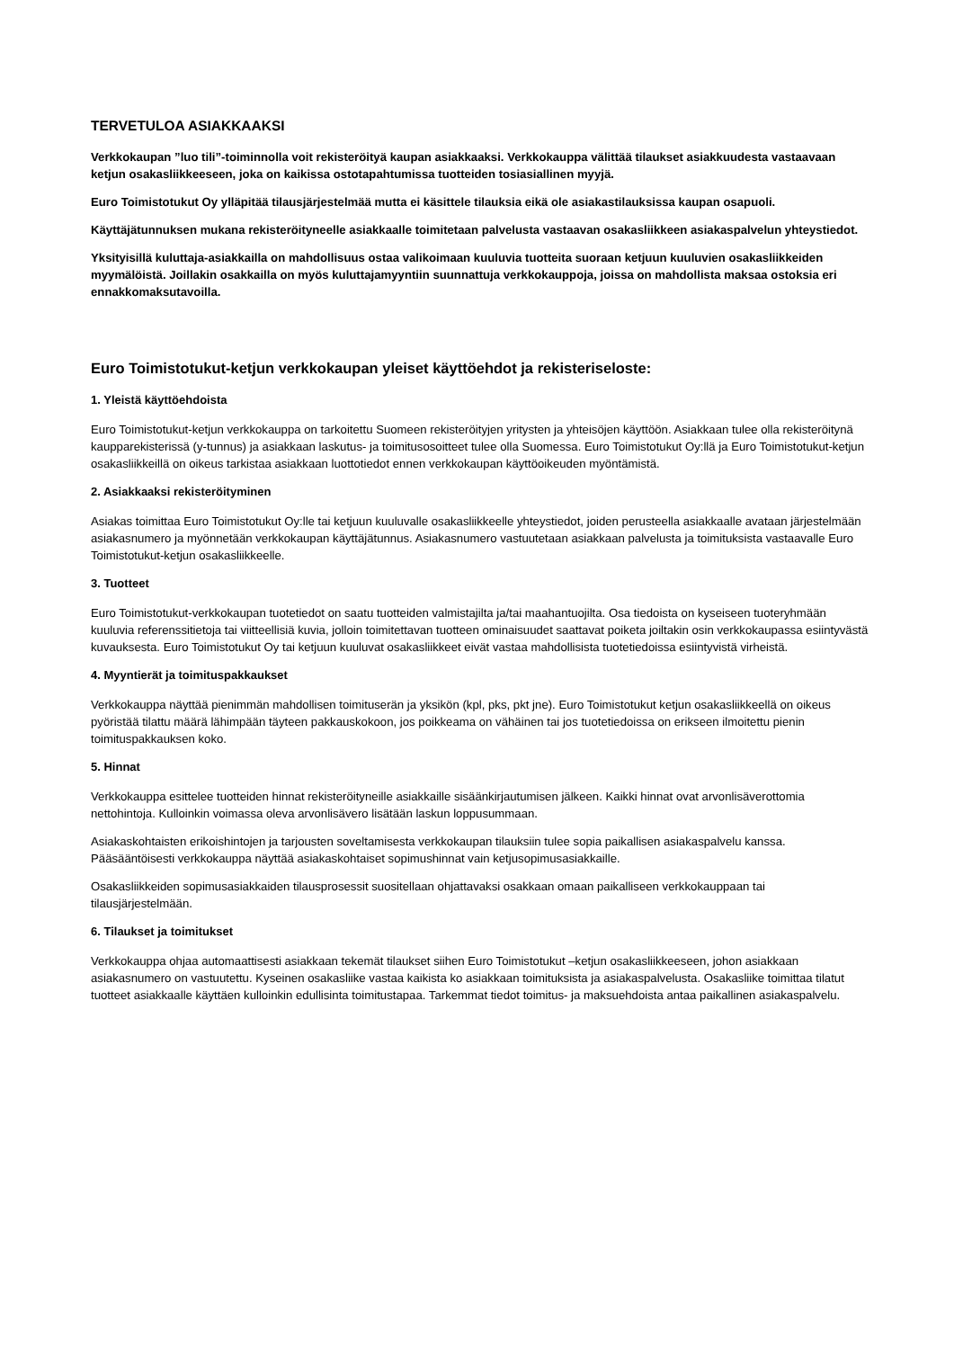TERVETULOA ASIAKKAAKSI
Verkkokaupan ”luo tili”-toiminnolla voit rekisteröityä kaupan asiakkaaksi. Verkkokauppa välittää tilaukset asiakkuudesta vastaavaan ketjun osakasliikkeeseen, joka on kaikissa ostotapahtumissa tuotteiden tosiasiallinen myyjä.
Euro Toimistotukut Oy ylläpitää tilausjärjestelmää mutta ei käsittele tilauksia eikä ole asiakastilauksissa kaupan osapuoli.
Käyttäjätunnuksen mukana rekisteröityneelle asiakkaalle toimitetaan palvelusta vastaavan osakasliikkeen asiakaspalvelun yhteystiedot.
Yksityisillä kuluttaja-asiakkailla on mahdollisuus ostaa valikoimaan kuuluvia tuotteita suoraan ketjuun kuuluvien osakasliikkeiden myymälöistä. Joillakin osakkailla on myös kuluttajamyyntiin suunnattuja verkkokauppoja, joissa on mahdollista maksaa ostoksia eri ennakkomaksutavoilla.
Euro Toimistotukut-ketjun verkkokaupan yleiset käyttöehdot ja rekisteriseloste:
1. Yleistä käyttöehdoista
Euro Toimistotukut-ketjun verkkokauppa on tarkoitettu Suomeen rekisteröityjen yritysten ja yhteisöjen käyttöön. Asiakkaan tulee olla rekisteröitynä kaupparekisterissä (y-tunnus) ja asiakkaan laskutus- ja toimitusosoitteet tulee olla Suomessa. Euro Toimistotukut Oy:llä ja Euro Toimistotukut-ketjun osakasliikkeillä on oikeus tarkistaa asiakkaan luottotiedot ennen verkkokaupan käyttöoikeuden myöntämistä.
2. Asiakkaaksi rekisteröityminen
Asiakas toimittaa Euro Toimistotukut Oy:lle tai ketjuun kuuluvalle osakasliikkeelle yhteystiedot, joiden perusteella asiakkaalle avataan järjestelmään asiakasnumero ja myönnetään verkkokaupan käyttäjätunnus. Asiakasnumero vastuutetaan asiakkaan palvelusta ja toimituksista vastaavalle Euro Toimistotukut-ketjun osakasliikkeelle.
3. Tuotteet
Euro Toimistotukut-verkkokaupan tuotetiedot on saatu tuotteiden valmistajilta ja/tai maahantuojilta. Osa tiedoista on kyseiseen tuoteryhmään kuuluvia referenssitietoja tai viitteellisiä kuvia, jolloin toimitettavan tuotteen ominaisuudet saattavat poiketa joiltakin osin verkkokaupassa esiintyvästä kuvauksesta. Euro Toimistotukut Oy tai ketjuun kuuluvat osakasliikkeet eivät vastaa mahdollisista tuotetiedoissa esiintyvistä virheistä.
4. Myyntierät ja toimituspakkaukset
Verkkokauppa näyttää pienimmän mahdollisen toimituserän ja yksikön (kpl, pks, pkt jne). Euro Toimistotukut ketjun osakasliikkeellä on oikeus pyöristää tilattu määrä lähimpään täyteen pakkauskokoon, jos poikkeama on vähäinen tai jos tuotetiedoissa on erikseen ilmoitettu pienin toimituspakkauksen koko.
5. Hinnat
Verkkokauppa esittelee tuotteiden hinnat rekisteröityneille asiakkaille sisäänkirjautumisen jälkeen. Kaikki hinnat ovat arvonlisäverottomia nettohintoja. Kulloinkin voimassa oleva arvonlisävero lisätään laskun loppusummaan.
Asiakaskohtaisten erikoishintojen ja tarjousten soveltamisesta verkkokaupan tilauksiin tulee sopia paikallisen asiakaspalvelu kanssa. Pääsääntöisesti verkkokauppa näyttää asiakaskohtaiset sopimushinnat vain ketjusopimusasiakkaille.
Osakasliikkeiden sopimusasiakkaiden tilausprosessit suositellaan ohjattavaksi osakkaan omaan paikalliseen verkkokauppaan tai tilausjärjestelmään.
6. Tilaukset ja toimitukset
Verkkokauppa ohjaa automaattisesti asiakkaan tekemät tilaukset siihen Euro Toimistotukut –ketjun osakasliikkeeseen, johon asiakkaan asiakasnumero on vastuutettu. Kyseinen osakasliike vastaa kaikista ko asiakkaan toimituksista ja asiakaspalvelusta. Osakasliike toimittaa tilatut tuotteet asiakkaalle käyttäen kulloinkin edullisinta toimitustapaa. Tarkemmat tiedot toimitus- ja maksuehdoista antaa paikallinen asiakaspalvelu.